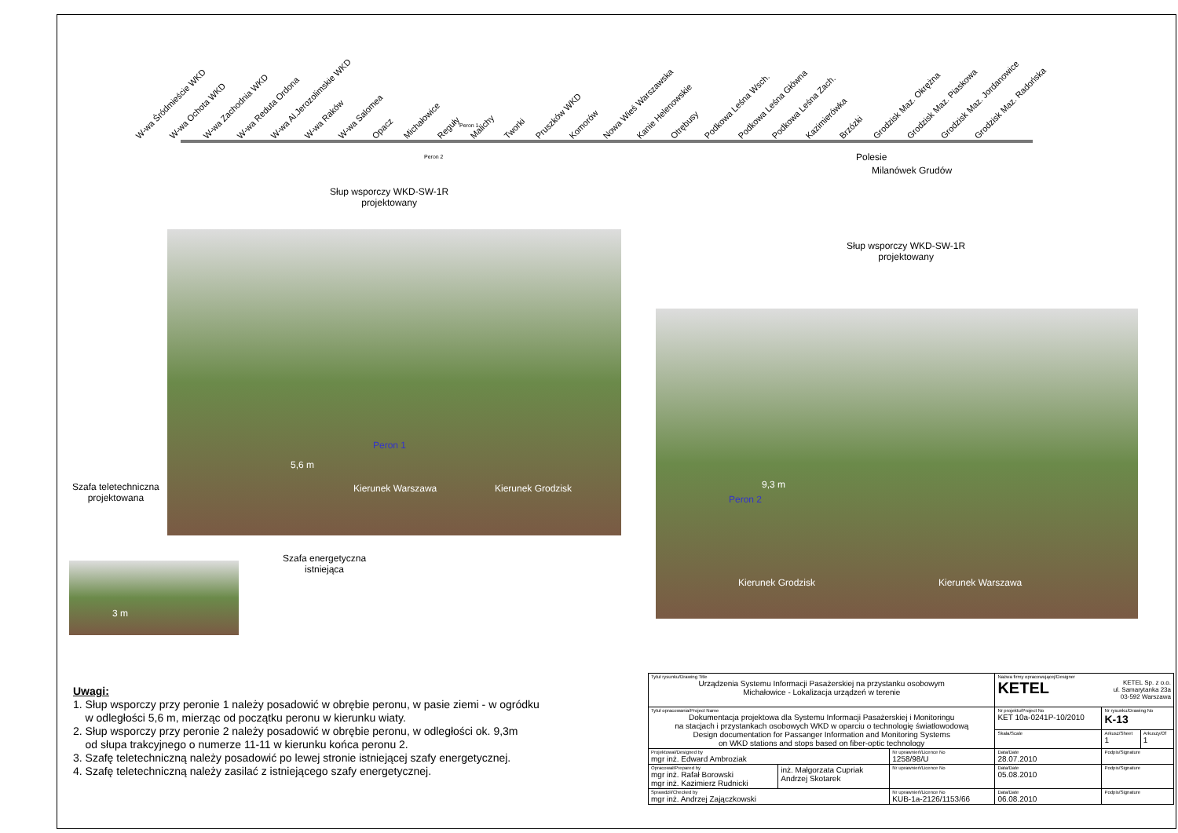W-wa Śródmieście WKD W-wa Ochota WKD W-wa Zachodnia WKD W-wa Reduta Ordona W-wa Al.Jerozolimskie WKD W-wa Raków W-wa Salomea Opacz Michałowice Reguły Malichy Tworki Pruszków WKD Komorów Nowa Wieś Warszawska Kanie Helenowskie Otrębusy Podkowa Leśna Wsch. Podkowa Leśna Główna Podkowa Leśna Zach. Kazimierówka Brzózki Grodzisk Maz. Okrężna Grodzisk Maz. Piaskowa Grodzisk Maz. Jordanowice Grodzisk Maz. Radońska
Peron 1
Peron 2 Polesie
Milanówek Grudów
Słup wsporczy WKD-SW-1R
projektowany
Peron 1
5,6 m
Kierunek Warszawa Kierunek Grodzisk
Słup wsporczy WKD-SW-1R
projektowany
9,3 m
Peron 2
Kierunek Grodzisk Kierunek Warszawa
Szafa teletechniczna
projektowana
Szafa energetyczna
istniejąca
3 m
Uwagi:
1. Słup wsporczy przy peronie 1 należy posadowić w obrębie peronu, w pasie ziemi - w ogródku
w odległości 5,6 m, mierząc od początku peronu w kierunku wiaty.
2. Słup wsporczy przy peronie 2 należy posadowić w obrębie peronu, w odległości ok. 9,3m
od słupa trakcyjnego o numerze 11-11 w kierunku końca peronu 2.
3. Szafę teletechniczną należy posadowić po lewej stronie istniejącej szafy energetycznej.
4. Szafę teletechniczną należy zasilać z istniejącego szafy energetycznej.
| Tytuł rysunku/Drawing Title Urządzenia Systemu Informacji Pasażerskiej na przystanku osobowym Michałowice - Lokalizacja urządzeń w terenie | | | Nazwa firmy opracowującej/Designer KETEL KETEL Sp. z o.o. ul. Samarytanka 23a 03-592 Warszawa | | |
| Tytuł opracowania/Project Name Dokumentacja projektowa dla Systemu Informacji Pasażerskiej i Monitoringu na stacjach i przystankach osobowych WKD w oparciu o technologię światłowodową Design documentation for Passanger Information and Monitoring Systems on WKD stations and stops based on fiber-optic technology | | | Nr projektu/Project No KET 10a-0241P-10/2010 | Nr rysunku/Drawing No K-13 | |
| | | | Skala/Scale | Arkusz/Sheet 1 | Arkuszy/Of 1 |
| Projektował/Designed by mgr inż. Edward Ambroziak | | Nr uprawnień/Licence No 1258/98/U | Data/Date 28.07.2010 | Podpis/Signature | |
| Opracował/Prepared by mgr inż. Rafał Borowski mgr inż. Kazimierz Rudnicki | inż. Małgorzata Cupriak Andrzej Skotarek | Nr uprawnień/Licence No | Data/Date 05.08.2010 | Podpis/Signature | |
| Sprawdził/Checked by mgr inż. Andrzej Zajączkowski | | Nr uprawnień/Licence No KUB-1a-2126/1153/66 | Data/Date 06.08.2010 | Podpis/Signature | |